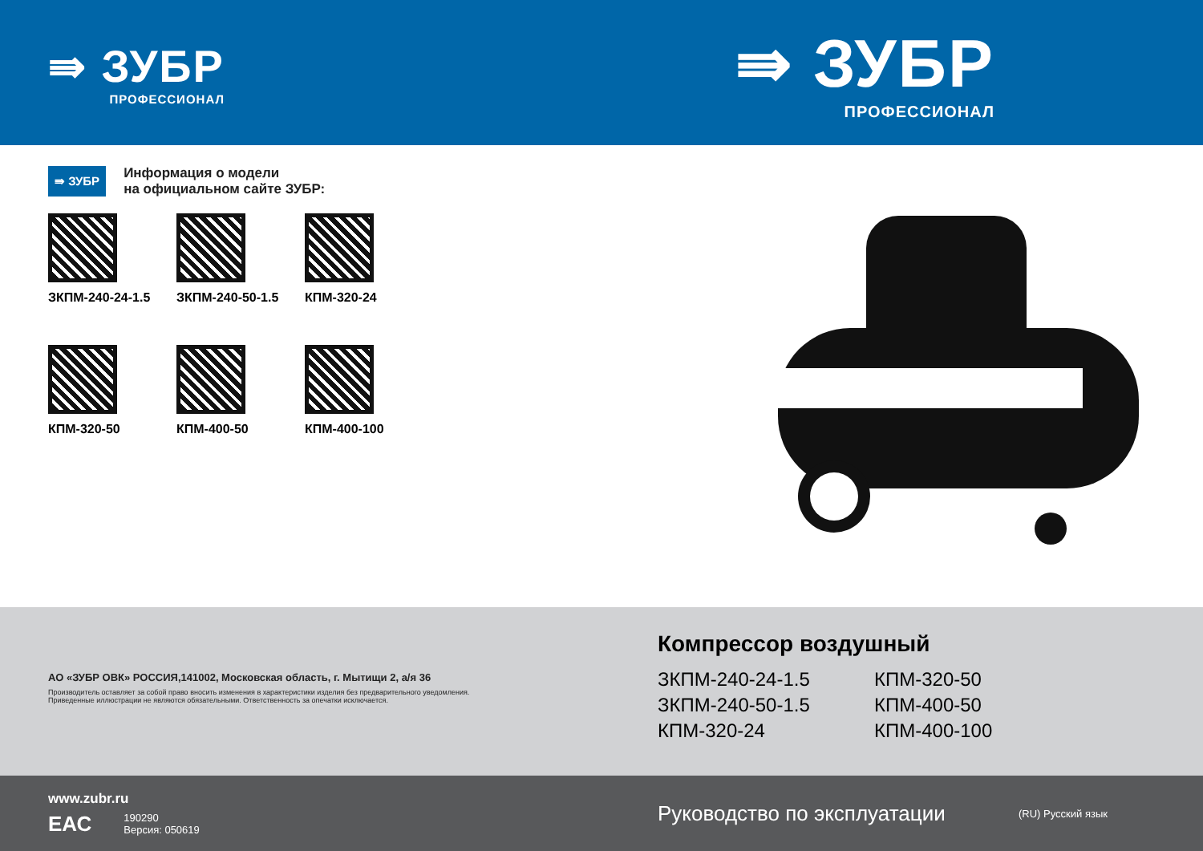⇛ ЗУБР
ПРОФЕССИОНАЛ
⇛ ЗУБР
ПРОФЕССИОНАЛ
⇛ ЗУБР
Информация о модели
на официальном сайте ЗУБР:
ЗКПМ-240-24-1.5
ЗКПМ-240-50-1.5
КПМ-320-24
КПМ-320-50
КПМ-400-50
КПМ-400-100
АО «ЗУБР ОВК» РОССИЯ,141002, Московская область, г. Мытищи 2, а/я 36
Производитель оставляет за собой право вносить изменения в характеристики изделия без предварительного уведомления.
Приведенные иллюстрации не являются обязательными. Ответственность за опечатки исключается.
Компрессор воздушный
ЗКПМ-240-24-1.5
КПМ-320-50
ЗКПМ-240-50-1.5
КПМ-400-50
КПМ-320-24
КПМ-400-100
www.zubr.ru
ЕАС
190290
Версия: 050619
Руководство по эксплуатации
(RU) Русский язык